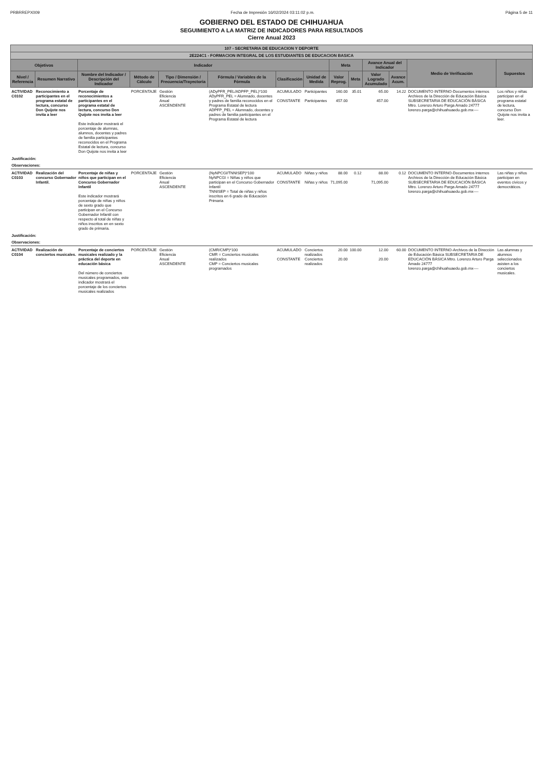PRBRREPX009 Fecha de Impresión 16/02/2024 03:11:02 p.m. Página 5 de 11
GOBIERNO DEL ESTADO DE CHIHUAHUA
SEGUIMIENTO A LA MATRIZ DE INDICADORES PARA RESULTADOS
Cierre Anual 2023
| 107 - SECRETARIA DE EDUCACION Y DEPORTE | | | | | | | | | | | | | |
| --- | --- | --- | --- | --- | --- | --- | --- | --- | --- | --- | --- | --- | --- |
| 2E224C1 - FORMACION INTEGRAL DE LOS ESTUDIANTES DE EDUCACION BASICA | | | | | | | | | | | | | |
| Objetivos | | Indicador | | | | | | Meta | | Avance Anual del Indicador | | Medio de Verificación | Supuestos |
| Nivel / Referencia | Resumen Narrativo | Nombre del Indicador / Descripción del Indicador | Método de Cálculo | Tipo / Dimensión / Frecuencia/Trayectoria | Fórmula / Variables de la Fórmula | Clasificación | Unidad de Medida | Valor Reprog. | Meta | Valor Logrado Acumulado | Avance Acum. | | |
| ACTIVIDAD C0102 | Reconocimiento a participantes en el programa estatal de lectura, concurso Don Quijote nos invita a leer | Porcentaje de reconocimientos a participantes en el programa estatal de lectura, concurso Don Quijote nos invita a leer Este indicador mostrará el porcentaje de alumnas, alumnos, docentes y padres de familia participantes reconocidos en el Programa Estatal de lectura, concurso Don Quijote nos invita a leer | PORCENTAJE | Gestión Eficiencia Anual ASCENDENTE | (ADyPFR_PEL/ADPFP_PEL)*100 ADyPFR_PEL = Alumnado, docentes y padres de familia reconocidos en el Programa Estatal de lectura ADPFP_PEL = Alumnado, docentes y padres de familia participantes en el Programa Estatal de lectura | ACUMULADO CONSTANTE | Participantes Participantes | 160.00 457.00 | 35.01 | 65.00 457.00 | 14.22 | DOCUMENTO INTERNO-Documentos internos Archivos de la Dirección de Educación Básica SUBSECRETARIA DE EDUCACIÓN BÁSICA Mtro. Lorenzo Arturo Parga Amado 24777 lorenzo.parga@chihuahuaedu.gob.mx---- | Los niños y niñas participan en el programa estatal de lectura, concurso Don Quijote nos invita a leer. |
| Justificación: | | | | | | | | | | | | | |
| Observaciones: | | | | | | | | | | | | | |
| ACTIVIDAD C0103 | Realización del concurso Gobernador Infantil. | Porcentaje de niñas y niños que participan en el Concurso Gobernador Infantil Este indicador mostrará porcentaje de niñas y niños de sexto grado que participan en el Concurso Gobernador Infantil con respecto al total de niñas y niños inscritos en en sexto grado de primaria. | PORCENTAJE | Gestión Eficiencia Anual ASCENDENTE | (NyNPCGI/TNNISEP)*100 NyNPCGI = Niñas y niños que participan en el Concurso Gobernador Infantil TNNISEP = Total de niñas y niños inscritos en 6 grado de Educación Primaria | ACUMULADO CONSTANTE | Niñas y niños Niñas y niños | 88.00 71,095.00 | 0.12 | 88.00 71,095.00 | 0.12 | DOCUMENTO INTERNO-Documentos internos Archivos de la Dirección de Educación Básica SUBSECRETARIA DE EDUCACIÓN BÁSICA Mtro. Lorenzo Arturo Parga Amado 24777 lorenzo.parga@chihuahuaedu.gob.mx---- | Las niñas y niños participan en eventos cívicos y democráticos. |
| Justificación: | | | | | | | | | | | | | |
| Observaciones: | | | | | | | | | | | | | |
| ACTIVIDAD C0104 | Realización de conciertos musicales. | Porcentaje de conciertos musicales realizado y la práctica del deporte en educación básica Del número de conciertos musicales programados, este indicador mostrará el porcentaje de los conciertos musicales realizados | PORCENTAJE | Gestión Eficiencia Anual ASCENDENTE | (CMR/CMP)*100 CMR = Conciertos musicales realizados CMP = Conciertos musicales programados | ACUMULADO CONSTANTE | Conciertos realizados Conciertos realizados | 20.00 20.00 | 100.00 | 12.00 20.00 | 60.00 | DOCUMENTO INTERNO-Archivos de la Dirección de Educación Básica SUBSECRETARIA DE EDUCACIÓN BÁSICA Mtro. Lorenzo Arturo Parga Amado 24777 lorenzo.parga@chihuahuaedu.gob.mx---- | Las alumnas y alumnos seleccionados asisten a los conciertos musicales. |